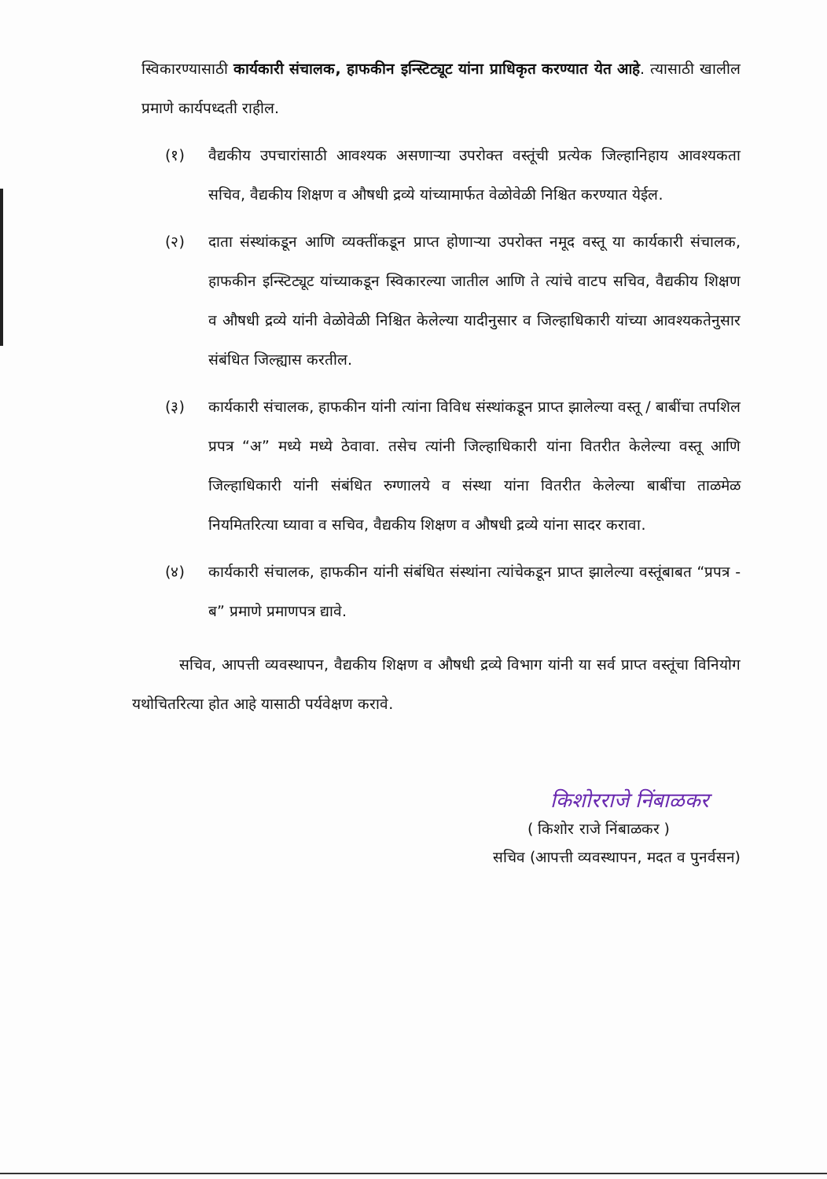स्विकारण्यासाठी कार्यकारी संचालक, हाफकीन इन्स्टिट्यूट यांना प्राधिकृत करण्यात येत आहे. त्यासाठी खालील प्रमाणे कार्यपध्दती राहील.
(१) वैद्यकीय उपचारांसाठी आवश्यक असणाऱ्या उपरोक्त वस्तूंची प्रत्येक जिल्हानिहाय आवश्यकता सचिव, वैद्यकीय शिक्षण व औषधी द्रव्ये यांच्यामार्फत वेळोवेळी निश्चित करण्यात येईल.
(२) दाता संस्थांकडून आणि व्यक्तींकडून प्राप्त होणाऱ्या उपरोक्त नमूद वस्तू या कार्यकारी संचालक, हाफकीन इन्स्टिट्यूट यांच्याकडून स्विकारल्या जातील आणि ते त्यांचे वाटप सचिव, वैद्यकीय शिक्षण व औषधी द्रव्ये यांनी वेळोवेळी निश्चित केलेल्या यादीनुसार व जिल्हाधिकारी यांच्या आवश्यकतेनुसार संबंधित जिल्ह्यास करतील.
(३) कार्यकारी संचालक, हाफकीन यांनी त्यांना विविध संस्थांकडून प्राप्त झालेल्या वस्तू / बाबींचा तपशिल प्रपत्र “अ” मध्ये मध्ये ठेवावा. तसेच त्यांनी जिल्हाधिकारी यांना वितरीत केलेल्या वस्तू आणि जिल्हाधिकारी यांनी संबंधित रुग्णालये व संस्था यांना वितरीत केलेल्या बाबींचा ताळमेळ नियमितरित्या घ्यावा व सचिव, वैद्यकीय शिक्षण व औषधी द्रव्ये यांना सादर करावा.
(४) कार्यकारी संचालक, हाफकीन यांनी संबंधित संस्थांना त्यांचेकडून प्राप्त झालेल्या वस्तूंबाबत “प्रपत्र - ब” प्रमाणे प्रमाणपत्र द्यावे.
सचिव, आपत्ती व्यवस्थापन, वैद्यकीय शिक्षण व औषधी द्रव्ये विभाग यांनी या सर्व प्राप्त वस्तूंचा विनियोग यथोचितरित्या होत आहे यासाठी पर्यवेक्षण करावे.
किशोरराजे निंबाळकर
( किशोर राजे निंबाळकर )
सचिव (आपत्ती व्यवस्थापन, मदत व पुनर्वसन)